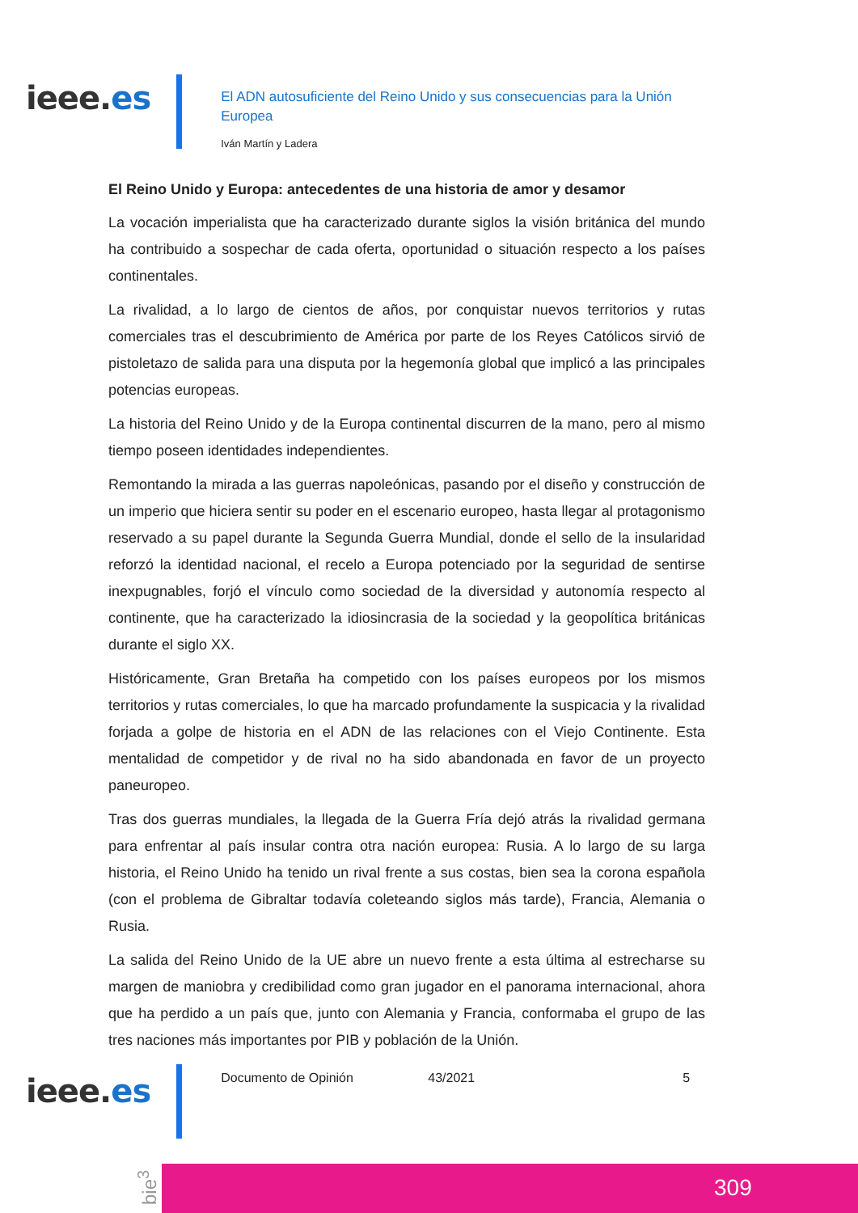ieee.es
El ADN autosuficiente del Reino Unido y sus consecuencias para la Unión Europea
Iván Martín y Ladera
El Reino Unido y Europa: antecedentes de una historia de amor y desamor
La vocación imperialista que ha caracterizado durante siglos la visión británica del mundo ha contribuido a sospechar de cada oferta, oportunidad o situación respecto a los países continentales.
La rivalidad, a lo largo de cientos de años, por conquistar nuevos territorios y rutas comerciales tras el descubrimiento de América por parte de los Reyes Católicos sirvió de pistoletazo de salida para una disputa por la hegemonía global que implicó a las principales potencias europeas.
La historia del Reino Unido y de la Europa continental discurren de la mano, pero al mismo tiempo poseen identidades independientes.
Remontando la mirada a las guerras napoleónicas, pasando por el diseño y construcción de un imperio que hiciera sentir su poder en el escenario europeo, hasta llegar al protagonismo reservado a su papel durante la Segunda Guerra Mundial, donde el sello de la insularidad reforzó la identidad nacional, el recelo a Europa potenciado por la seguridad de sentirse inexpugnables, forjó el vínculo como sociedad de la diversidad y autonomía respecto al continente, que ha caracterizado la idiosincrasia de la sociedad y la geopolítica británicas durante el siglo XX.
Históricamente, Gran Bretaña ha competido con los países europeos por los mismos territorios y rutas comerciales, lo que ha marcado profundamente la suspicacia y la rivalidad forjada a golpe de historia en el ADN de las relaciones con el Viejo Continente. Esta mentalidad de competidor y de rival no ha sido abandonada en favor de un proyecto paneuropeo.
Tras dos guerras mundiales, la llegada de la Guerra Fría dejó atrás la rivalidad germana para enfrentar al país insular contra otra nación europea: Rusia. A lo largo de su larga historia, el Reino Unido ha tenido un rival frente a sus costas, bien sea la corona española (con el problema de Gibraltar todavía coleteando siglos más tarde), Francia, Alemania o Rusia.
La salida del Reino Unido de la UE abre un nuevo frente a esta última al estrecharse su margen de maniobra y credibilidad como gran jugador en el panorama internacional, ahora que ha perdido a un país que, junto con Alemania y Francia, conformaba el grupo de las tres naciones más importantes por PIB y población de la Unión.
ieee.es
Documento de Opinión 43/2021 5
bie<sup>3</sup>
309